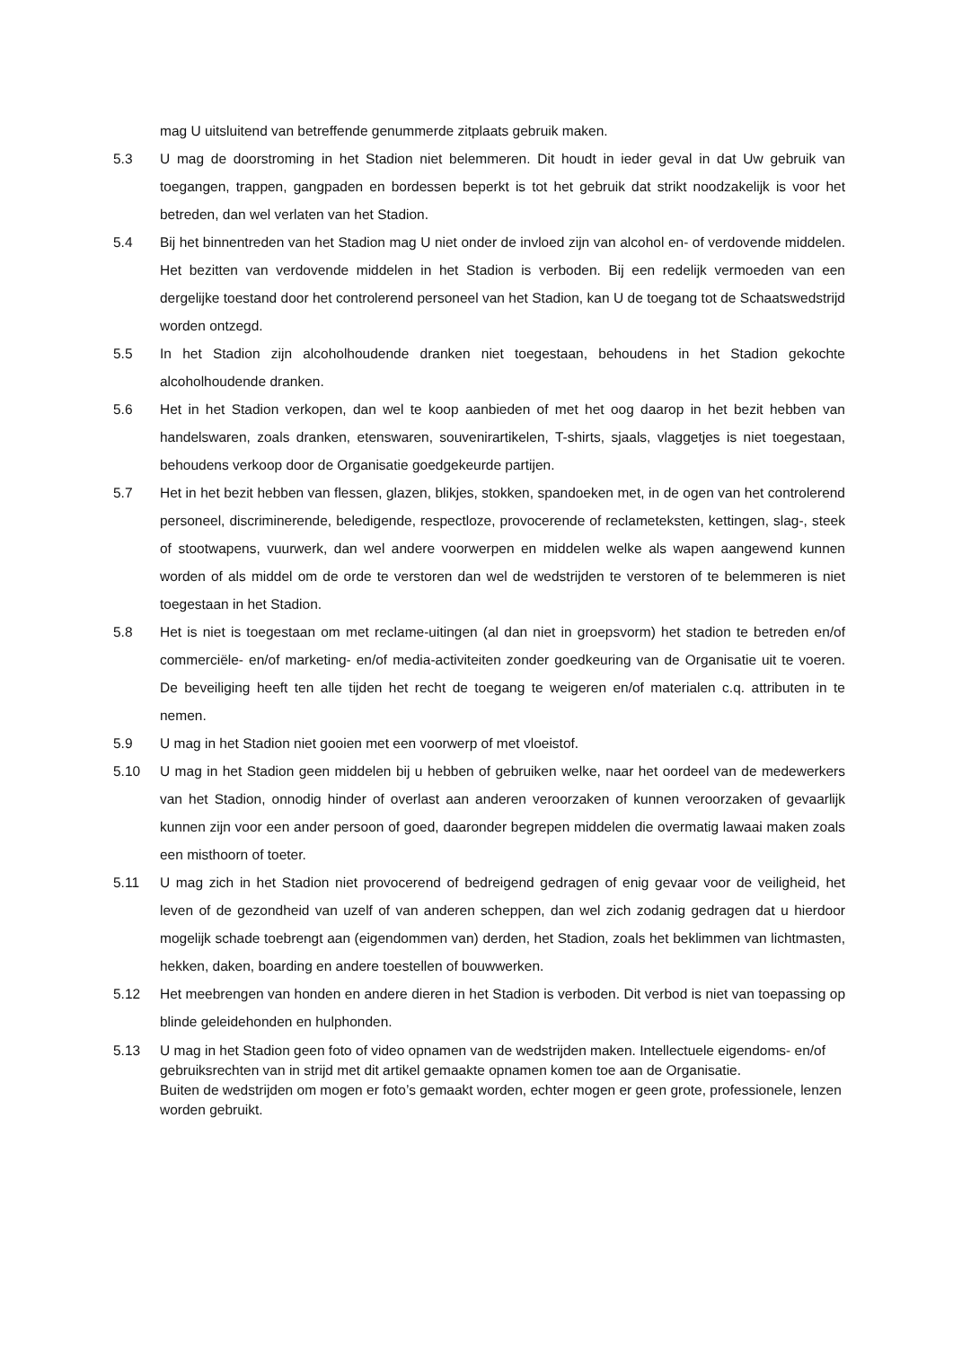mag U uitsluitend van betreffende genummerde zitplaats gebruik maken.
5.3 U mag de doorstroming in het Stadion niet belemmeren. Dit houdt in ieder geval in dat Uw gebruik van toegangen, trappen, gangpaden en bordessen beperkt is tot het gebruik dat strikt noodzakelijk is voor het betreden, dan wel verlaten van het Stadion.
5.4 Bij het binnentreden van het Stadion mag U niet onder de invloed zijn van alcohol en- of verdovende middelen. Het bezitten van verdovende middelen in het Stadion is verboden. Bij een redelijk vermoeden van een dergelijke toestand door het controlerend personeel van het Stadion, kan U de toegang tot de Schaatswedstrijd worden ontzegd.
5.5 In het Stadion zijn alcoholhoudende dranken niet toegestaan, behoudens in het Stadion gekochte alcoholhoudende dranken.
5.6 Het in het Stadion verkopen, dan wel te koop aanbieden of met het oog daarop in het bezit hebben van handelswaren, zoals dranken, etenswaren, souvenirartikelen, T-shirts, sjaals, vlaggetjes is niet toegestaan, behoudens verkoop door de Organisatie goedgekeurde partijen.
5.7 Het in het bezit hebben van flessen, glazen, blikjes, stokken, spandoeken met, in de ogen van het controlerend personeel, discriminerende, beledigende, respectloze, provocerende of reclameteksten, kettingen, slag-, steek of stootwapens, vuurwerk, dan wel andere voorwerpen en middelen welke als wapen aangewend kunnen worden of als middel om de orde te verstoren dan wel de wedstrijden te verstoren of te belemmeren is niet toegestaan in het Stadion.
5.8 Het is niet is toegestaan om met reclame-uitingen (al dan niet in groepsvorm) het stadion te betreden en/of commerciële- en/of marketing- en/of media-activiteiten zonder goedkeuring van de Organisatie uit te voeren. De beveiliging heeft ten alle tijden het recht de toegang te weigeren en/of materialen c.q. attributen in te nemen.
5.9 U mag in het Stadion niet gooien met een voorwerp of met vloeistof.
5.10 U mag in het Stadion geen middelen bij u hebben of gebruiken welke, naar het oordeel van de medewerkers van het Stadion, onnodig hinder of overlast aan anderen veroorzaken of kunnen veroorzaken of gevaarlijk kunnen zijn voor een ander persoon of goed, daaronder begrepen middelen die overmatig lawaai maken zoals een misthoorn of toeter.
5.11 U mag zich in het Stadion niet provocerend of bedreigend gedragen of enig gevaar voor de veiligheid, het leven of de gezondheid van uzelf of van anderen scheppen, dan wel zich zodanig gedragen dat u hierdoor mogelijk schade toebrengt aan (eigendommen van) derden, het Stadion, zoals het beklimmen van lichtmasten, hekken, daken, boarding en andere toestellen of bouwwerken.
5.12 Het meebrengen van honden en andere dieren in het Stadion is verboden. Dit verbod is niet van toepassing op blinde geleidehonden en hulphonden.
5.13 U mag in het Stadion geen foto of video opnamen van de wedstrijden maken. Intellectuele eigendoms- en/of gebruiksrechten van in strijd met dit artikel gemaakte opnamen komen toe aan de Organisatie.
Buiten de wedstrijden om mogen er foto’s gemaakt worden, echter mogen er geen grote, professionele, lenzen worden gebruikt.